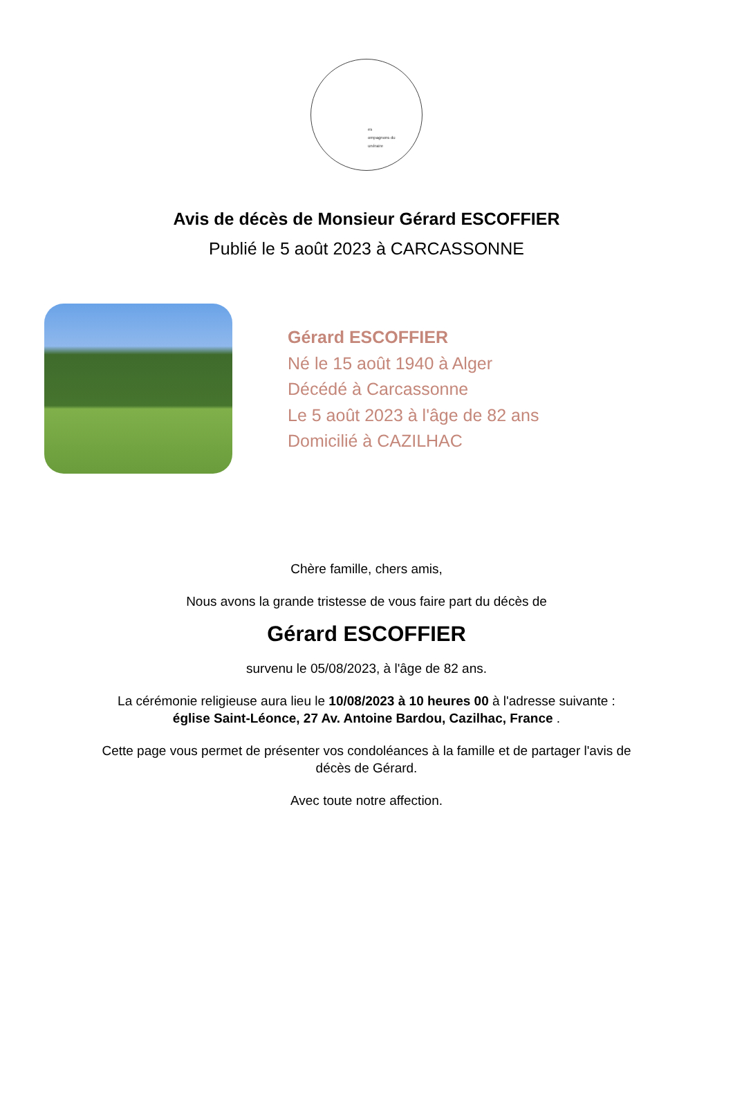es
ompagnons du
unéraire
Avis de décès de Monsieur Gérard ESCOFFIER
Publié le 5 août 2023 à CARCASSONNE
Gérard ESCOFFIER
Né le 15 août 1940 à Alger
Décédé à Carcassonne
Le 5 août 2023 à l'âge de 82 ans
Domicilié à CAZILHAC
Chère famille, chers amis,
Nous avons la grande tristesse de vous faire part du décès de
Gérard ESCOFFIER
survenu le 05/08/2023, à l'âge de 82 ans.
La cérémonie religieuse aura lieu le 10/08/2023 à 10 heures 00 à l'adresse suivante :
église Saint-Léonce, 27 Av. Antoine Bardou, Cazilhac, France .
Cette page vous permet de présenter vos condoléances à la famille et de partager l'avis de
décès de Gérard.
Avec toute notre affection.